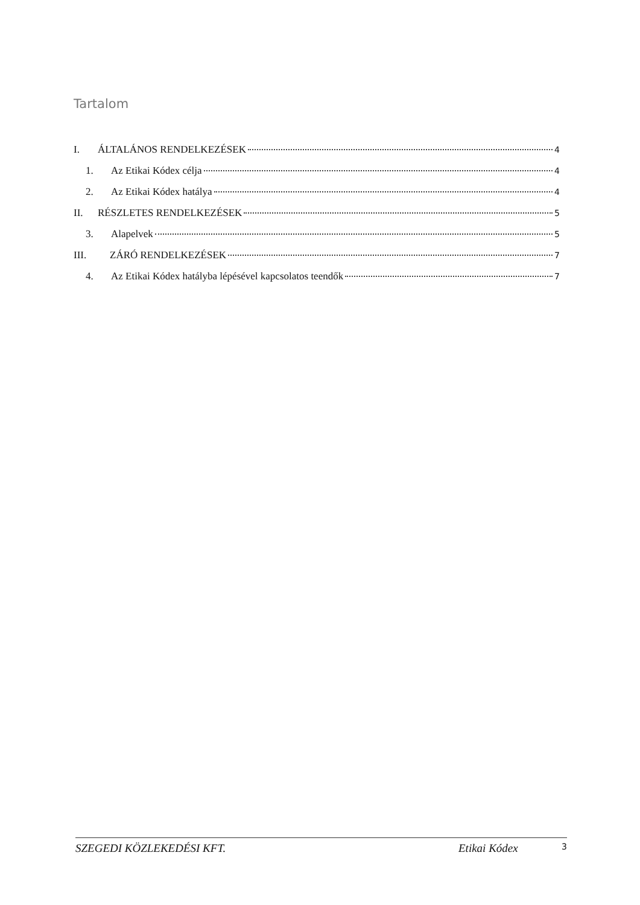Tartalom
I. ÁLTALÁNOS RENDELKEZÉSEK 4
1. Az Etikai Kódex célja 4
2. Az Etikai Kódex hatálya 4
II. RÉSZLETES RENDELKEZÉSEK 5
3. Alapelvek 5
III. ZÁRÓ RENDELKEZÉSEK 7
4. Az Etikai Kódex hatályba lépésével kapcsolatos teendők 7
SZEGEDI KÖZLEKEDÉSI KFT. Etikai Kódex 3